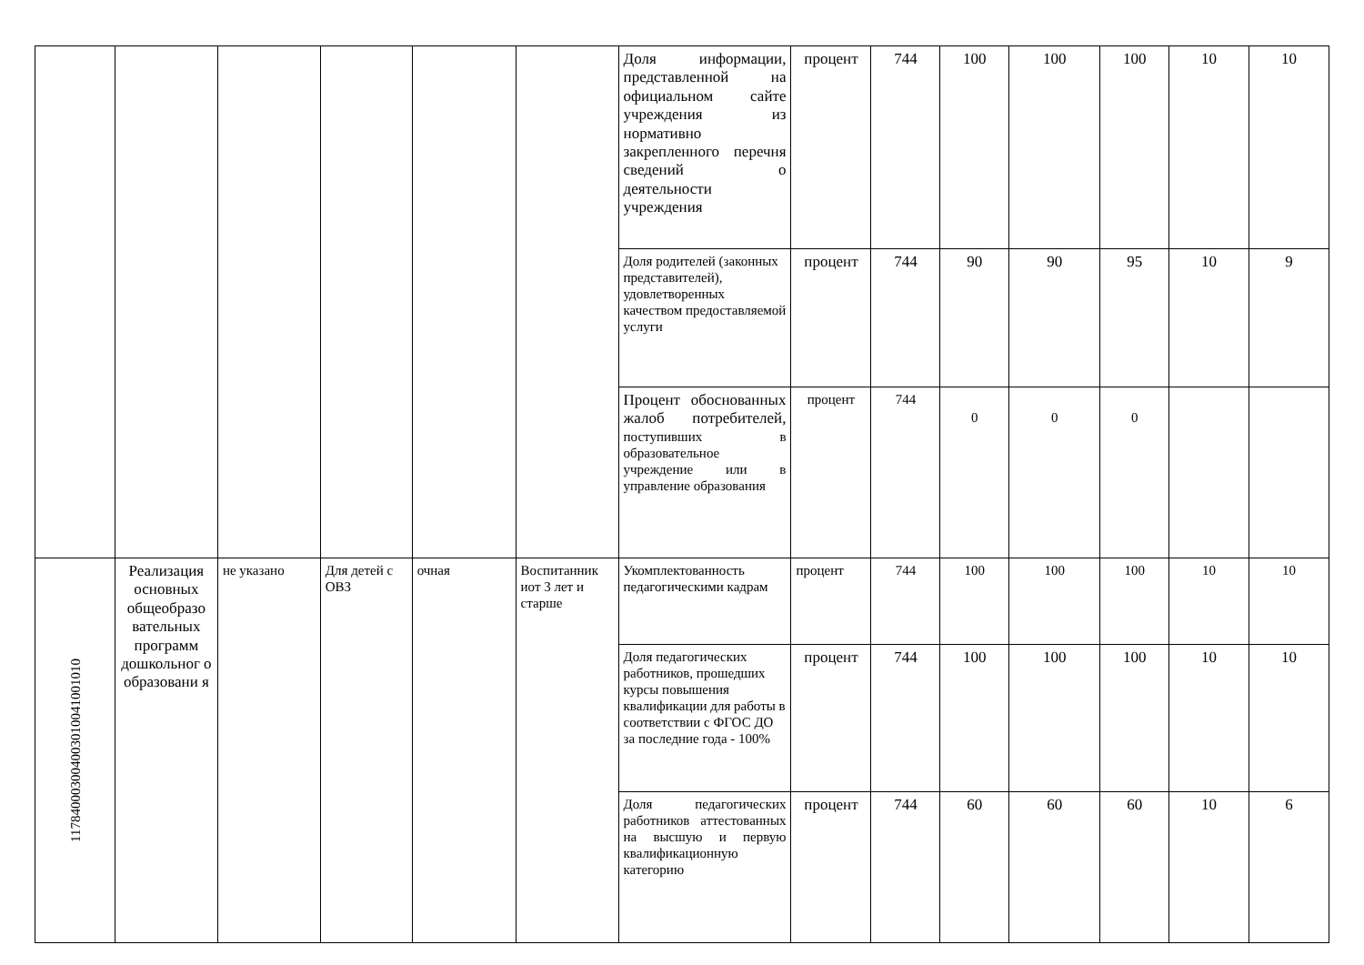| | | | | | | Доля информации, представленной на официальном сайте учреждения из нормативно закрепленного перечня сведений о деятельности учреждения | процент | 744 | 100 | 100 | 100 | 10 | 10 |
| | | | | | | Доля родителей (законных представителей), удовлетворенных качеством предоставляемой услуги | процент | 744 | 90 | 90 | 95 | 10 | 9 |
| | | | | | | Процент обоснованных жалоб потребителей, поступивших в образовательное учреждение или в управление образования | процент | 744 | 0 | 0 | 0 | | |
| 117840003004003010041001010 | Реализация основных общеобразо вательных программ дошкольног о образовани я | не указано | Для детей с ОВЗ | очная | Воспитанник иот 3 лет и старше | Укомплектованность педагогическими кадрам | процент | 744 | 100 | 100 | 100 | 10 | 10 |
| | | | | | | Доля педагогических работников, прошедших курсы повышения квалификации для работы в соответствии с ФГОС ДО за последние года - 100% | процент | 744 | 100 | 100 | 100 | 10 | 10 |
| | | | | | | Доля педагогических работников аттестованных на высшую и первую квалификационную категорию | процент | 744 | 60 | 60 | 60 | 10 | 6 |